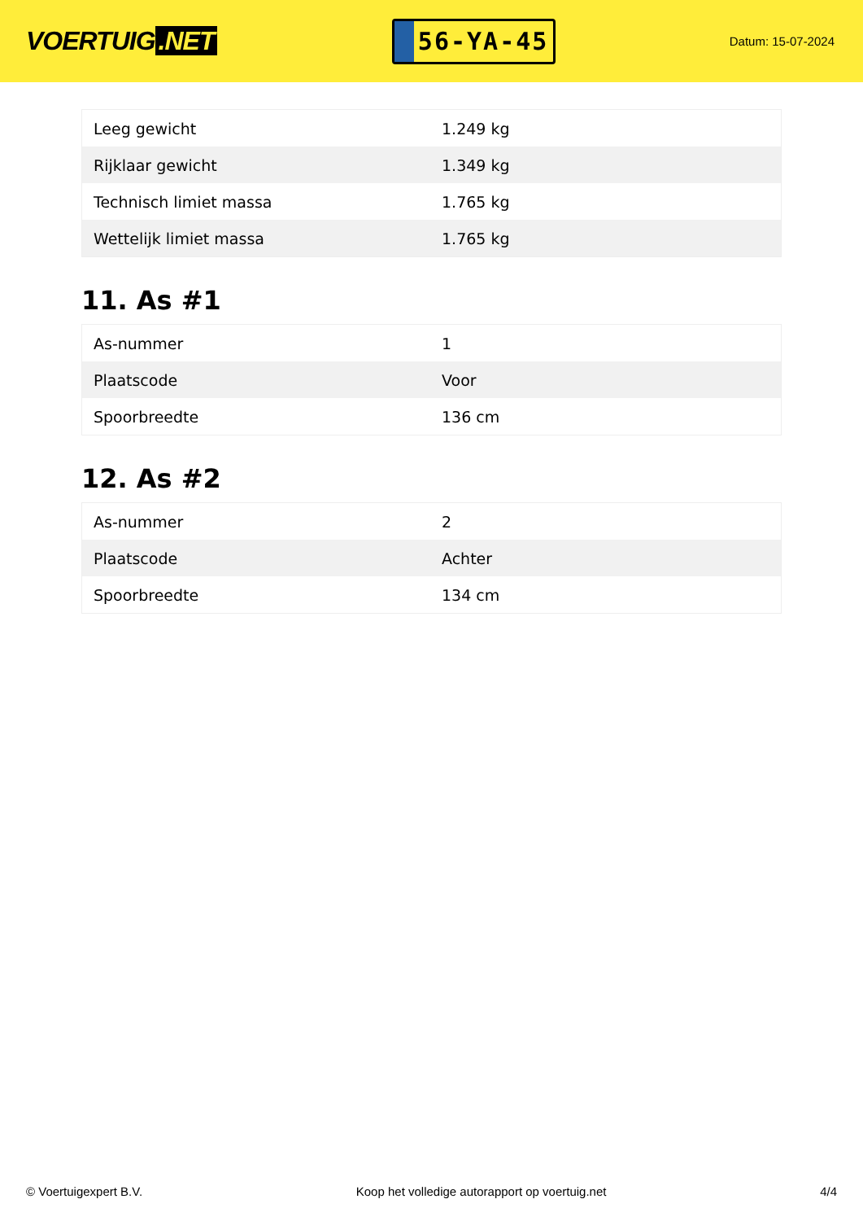VOERTUIG.NET
56-YA-45
Datum: 15-07-2024
| Leeg gewicht | 1.249 kg |
| Rijklaar gewicht | 1.349 kg |
| Technisch limiet massa | 1.765 kg |
| Wettelijk limiet massa | 1.765 kg |
11. As #1
| As-nummer | 1 |
| Plaatscode | Voor |
| Spoorbreedte | 136 cm |
12. As #2
| As-nummer | 2 |
| Plaatscode | Achter |
| Spoorbreedte | 134 cm |
© Voertuigexpert B.V. Koop het volledige autorapport op voertuig.net 4/4